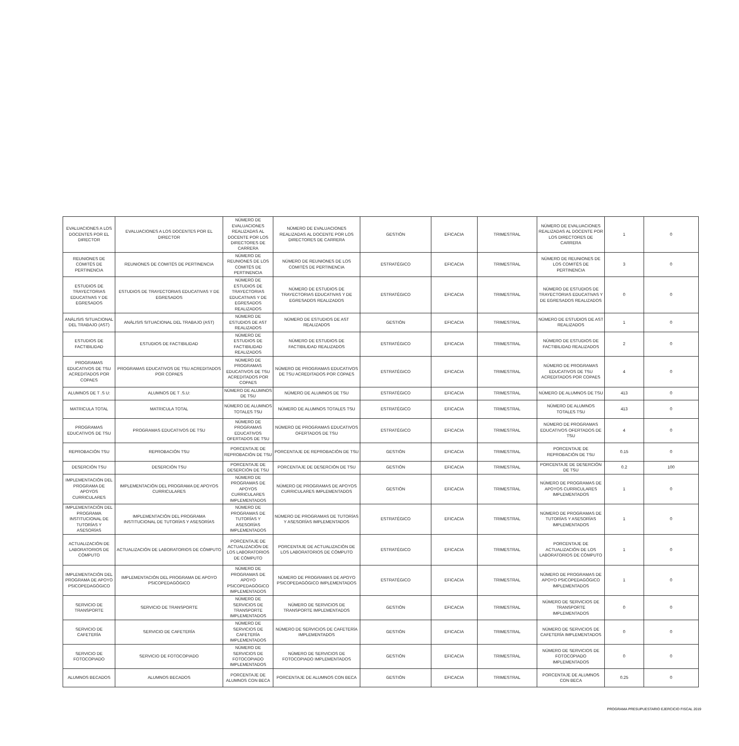| EVALUACIONES A LOS DOCENTES POR EL DIRECTOR | EVALUACIONES A LOS DOCENTES POR EL DIRECTOR | NÚMERO DE EVALUACIONES REALIZADAS AL DOCENTE POR LOS DIRECTORES DE CARRERA | NÚMERO DE EVALUACIONES REALIZADAS AL DOCENTE POR LOS DIRECTORES DE CARRERA | GESTIÓN | EFICACIA | TRIMESTRAL | NÚMERO DE EVALUACIONES REALIZADAS AL DOCENTE POR LOS DIRECTORES DE CARRERA | 1 | 0 |
| REUNIONES DE COMITÉS DE PERTINENCIA | REUNIONES DE COMITÉS DE PERTINENCIA | NÚMERO DE REUNIONES DE LOS COMITÉS DE PERTINENCIA | NÚMERO DE REUNIONES DE LOS COMITÉS DE PERTINENCIA | ESTRATÉGICO | EFICACIA | TRIMESTRAL | NÚMERO DE REUNIONES DE LOS COMITÉS DE PERTINENCIA | 3 | 0 |
| ESTUDIOS DE TRAYECTORIAS EDUCATIVAS Y DE EGRESADOS | ESTUDIOS DE TRAYECTORIAS EDUCATIVAS Y DE EGRESADOS | NÚMERO DE ESTUDIOS DE TRAYECTORIAS EDUCATIVAS Y DE EGRESADOS REALIZADOS | NÚMERO DE ESTUDIOS DE TRAYECTORIAS EDUCATIVAS Y DE EGRESADOS REALIZADOS | ESTRATÉGICO | EFICACIA | TRIMESTRAL | NÚMERO DE ESTUDIOS DE TRAYECTORIAS EDUCATIVAS Y DE EGRESADOS REALIZADOS | 0 | 0 |
| ANÁLISIS SITUACIONAL DEL TRABAJO (AST) | ANÁLISIS SITUACIONAL DEL TRABAJO (AST) | NÚMERO DE ESTUDIOS DE AST REALIZADOS | NÚMERO DE ESTUDIOS DE AST REALIZADOS | GESTIÓN | EFICACIA | TRIMESTRAL | NÚMERO DE ESTUDIOS DE AST REALIZADOS | 1 | 0 |
| ESTUDIOS DE FACTIBILIDAD | ESTUDIOS DE FACTIBILIDAD | NÚMERO DE ESTUDIOS DE FACTIBILIDAD REALIZADOS | NÚMERO DE ESTUDIOS DE FACTIBILIDAD REALIZADOS | ESTRATÉGICO | EFICACIA | TRIMESTRAL | NÚMERO DE ESTUDIOS DE FACTIBILIDAD REALIZADOS | 2 | 0 |
| PROGRAMAS EDUCATIVOS DE TSU ACREDITADOS POR COPAES | PROGRAMAS EDUCATIVOS DE TSU ACREDITADOS POR COPAES | NÚMERO DE PROGRAMAS EDUCATIVOS DE TSU ACREDITADOS POR COPAES | NÚMERO DE PROGRAMAS EDUCATIVOS DE TSU ACREDITADOS POR COPAES | ESTRATÉGICO | EFICACIA | TRIMESTRAL | NÚMERO DE PROGRAMAS EDUCATIVOS DE TSU ACREDITADOS POR COPAES | 4 | 0 |
| ALUMNOS DE T .S U: | ALUMNOS DE T .S.U: | NÚMERO DE ALUMNOS DE TSU | NÚMERO DE ALUMNOS DE TSU | ESTRATÉGICO | EFICACIA | TRIMESTRAL | NÚMERO DE ALUMNOS DE TSU | 413 | 0 |
| MATRICULA TOTAL | MATRICULA TOTAL | NÚMERO DE ALUMNOS TOTALES TSU | NÚMERO DE ALUMNOS TOTALES TSU | ESTRATÉGICO | EFICACIA | TRIMESTRAL | NÚMERO DE ALUMNOS TOTALES TSU | 413 | 0 |
| PROGRAMAS EDUCATIVOS DE TSU | PROGRAMAS EDUCATIVOS DE TSU | NÚMERO DE PROGRAMAS EDUCATIVOS OFERTADOS DE TSU | NÚMERO DE PROGRAMAS EDUCATIVOS OFERTADOS DE TSU | ESTRATÉGICO | EFICACIA | TRIMESTRAL | NÚMERO DE PROGRAMAS EDUCATIVOS OFERTADOS DE TSU | 4 | 0 |
| REPROBACIÓN TSU | REPROBACIÓN TSU | PORCENTAJE DE REPROBACIÓN DE TSU | PORCENTAJE DE REPROBACIÓN DE TSU | GESTIÓN | EFICACIA | TRIMESTRAL | PORCENTAJE DE REPROBACIÓN DE TSU | 0.15 | 0 |
| DESERCIÓN TSU | DESERCIÓN TSU | PORCENTAJE DE DESERCIÓN DE TSU | PORCENTAJE DE DESERCIÓN DE TSU | GESTIÓN | EFICACIA | TRIMESTRAL | PORCENTAJE DE DESERCIÓN DE TSU | 0.2 | 100 |
| IMPLEMENTACIÓN DEL PROGRAMA DE APOYOS CURRICULARES | IMPLEMENTACIÓN DEL PROGRAMA DE APOYOS CURRICULARES | NÚMERO DE PROGRAMAS DE APOYOS CURRICULARES IMPLEMENTADOS | NÚMERO DE PROGRAMAS DE APOYOS CURRICULARES IMPLEMENTADOS | GESTIÓN | EFICACIA | TRIMESTRAL | NÚMERO DE PROGRAMAS DE APOYOS CURRICULARES IMPLEMENTADOS | 1 | 0 |
| IMPLEMENTACIÓN DEL PROGRAMA INSTITUCIONAL DE TUTORÍAS Y ASESORÍAS | IMPLEMENTACIÓN DEL PROGRAMA INSTITUCIONAL DE TUTORÍAS Y ASESORÍAS | NÚMERO DE PROGRAMAS DE TUTORÍAS Y ASESORÍAS IMPLEMENTADOS | NÚMERO DE PROGRAMAS DE TUTORÍAS Y ASESORÍAS IMPLEMENTADOS | ESTRATÉGICO | EFICACIA | TRIMESTRAL | NÚMERO DE PROGRAMAS DE TUTORÍAS Y ASESORÍAS IMPLEMENTADOS | 1 | 0 |
| ACTUALIZACIÓN DE LABORATORIOS DE CÓMPUTO | ACTUALIZACIÓN DE LABORATORIOS DE CÓMPUTO | PORCENTAJE DE ACTUALIZACIÓN DE LOS LABORATORIOS DE CÓMPUTO | PORCENTAJE DE ACTUALIZACIÓN DE LOS LABORATORIOS DE CÓMPUTO | ESTRATÉGICO | EFICACIA | TRIMESTRAL | PORCENTAJE DE ACTUALIZACIÓN DE LOS LABORATORIOS DE CÓMPUTO | 1 | 0 |
| IMPLEMENTACIÓN DEL PROGRAMA DE APOYO PSICOPEDAGÓGICO | IMPLEMENTACIÓN DEL PROGRAMA DE APOYO PSICOPEDAGÓGICO | NÚMERO DE PROGRAMAS DE APOYO PSICOPEDAGÓGICO IMPLEMENTADOS | NÚMERO DE PROGRAMAS DE APOYO PSICOPEDAGÓGICO IMPLEMENTADOS | ESTRATÉGICO | EFICACIA | TRIMESTRAL | NÚMERO DE PROGRAMAS DE APOYO PSICOPEDAGÓGICO IMPLEMENTADOS | 1 | 0 |
| SERVICIO DE TRANSPORTE | SERVICIO DE TRANSPORTE | NÚMERO DE SERVICIOS DE TRANSPORTE IMPLEMENTADOS | NÚMERO DE SERVICIOS DE TRANSPORTE IMPLEMENTADOS | GESTIÓN | EFICACIA | TRIMESTRAL | NÚMERO DE SERVICIOS DE TRANSPORTE IMPLEMENTADOS | 0 | 0 |
| SERVICIO DE CAFETERÍA | SERVICIO DE CAFETERÍA | NÚMERO DE SERVICIOS DE CAFETERÍA IMPLEMENTADOS | NÚMERO DE SERVICIOS DE CAFETERÍA IMPLEMENTADOS | GESTIÓN | EFICACIA | TRIMESTRAL | NÚMERO DE SERVICIOS DE CAFETERÍA IMPLEMENTADOS | 0 | 0 |
| SERVICIO DE FOTOCOPIADO | SERVICIO DE FOTOCOPIADO | NÚMERO DE SERVICIOS DE FOTOCOPIADO IMPLEMENTADOS | NÚMERO DE SERVICIOS DE FOTOCOPIADO IMPLEMENTADOS | GESTIÓN | EFICACIA | TRIMESTRAL | NÚMERO DE SERVICIOS DE FOTOCOPIADO IMPLEMENTADOS | 0 | 0 |
| ALUMNOS BECADOS | ALUMNOS BECADOS | PORCENTAJE DE ALUMNOS CON BECA | PORCENTAJE DE ALUMNOS CON BECA | GESTIÓN | EFICACIA | TRIMESTRAL | PORCENTAJE DE ALUMNOS CON BECA | 0.25 | 0 |
PROGRAMA PRESUPUESTARIO EJERCICIO FISCAL 2019